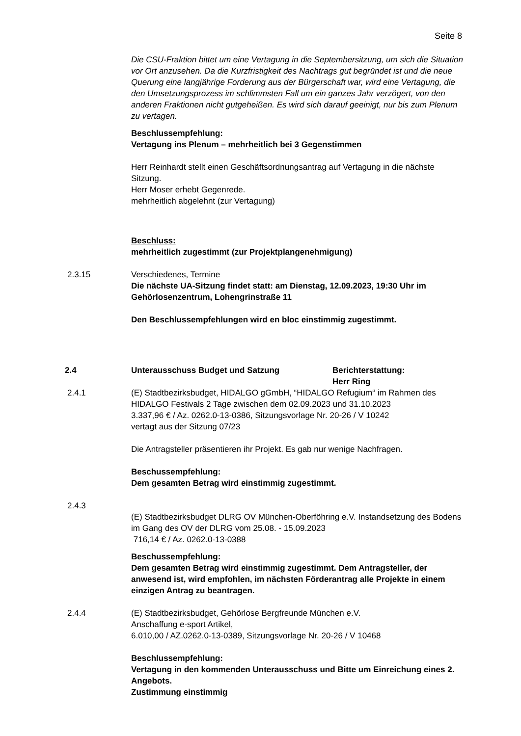Seite 8
Die CSU-Fraktion bittet um eine Vertagung in die Septembersitzung, um sich die Situation vor Ort anzusehen. Da die Kurzfristigkeit des Nachtrags gut be­gründet ist und die neue Querung eine langjährige Forderung aus der Bürger­schaft war, wird eine Vertagung, die den Umsetzungsprozess im schlimmsten Fall um ein ganzes Jahr verzögert, von den anderen Fraktionen nicht gutge­heißen. Es wird sich darauf geeinigt, nur bis zum Plenum zu vertagen.
Beschlussempfehlung:
Vertagung ins Plenum – mehrheitlich bei 3 Gegenstimmen
Herr Reinhardt stellt einen Geschäftsordnungsantrag auf Vertagung in die nächste Sitzung.
Herr Moser erhebt Gegenrede.
mehrheitlich abgelehnt (zur Vertagung)
Beschluss:
mehrheitlich zugestimmt (zur Projektplangenehmigung)
2.3.15 Verschiedenes, Termine
Die nächste UA-Sitzung findet statt: am Dienstag, 12.09.2023, 19:30 Uhr im Gehörlosenzentrum, Lohengrinstraße 11
Den Beschlussempfehlungen wird en bloc einstimmig zugestimmt.
2.4 Unterausschuss Budget und Satzung Berichterstattung:
Herr Ring
2.4.1 (E) Stadtbezirksbudget, HIDALGO gGmbH, “HIDALGO Refugium“ im Rah­men des HIDALGO Festivals 2 Tage zwischen dem 02.09.2023 und 31.10.2023
3.337,96 € / Az. 0262.0-13-0386, Sitzungsvorlage Nr. 20-26 / V 10242
vertagt aus der Sitzung 07/23
Die Antragsteller präsentieren ihr Projekt. Es gab nur wenige Nachfragen.
Beschussempfehlung:
Dem gesamten Betrag wird einstimmig zugestimmt.
2.4.3
(E) Stadtbezirksbudget DLRG OV München-Oberföhring e.V. Instandsetzung des Bodens im Gang des OV der DLRG vom 25.08. - 15.09.2023
716,14 € / Az. 0262.0-13-0388
Beschussempfehlung:
Dem gesamten Betrag wird einstimmig zugestimmt. Dem Antragsteller, der anwesend ist, wird empfohlen, im nächsten Förderantrag alle Pro­jekte in einem einzigen Antrag zu beantragen.
2.4.4 (E) Stadtbezirksbudget, Gehörlose Bergfreunde München e.V.
Anschaffung e-sport Artikel,
6.010,00 / AZ.0262.0-13-0389, Sitzungsvorlage Nr. 20-26 / V 10468
Beschlussempfehlung:
Vertagung in den kommenden Unterausschuss und Bitte um Einrei­chung eines 2. Angebots.
Zustimmung einstimmig